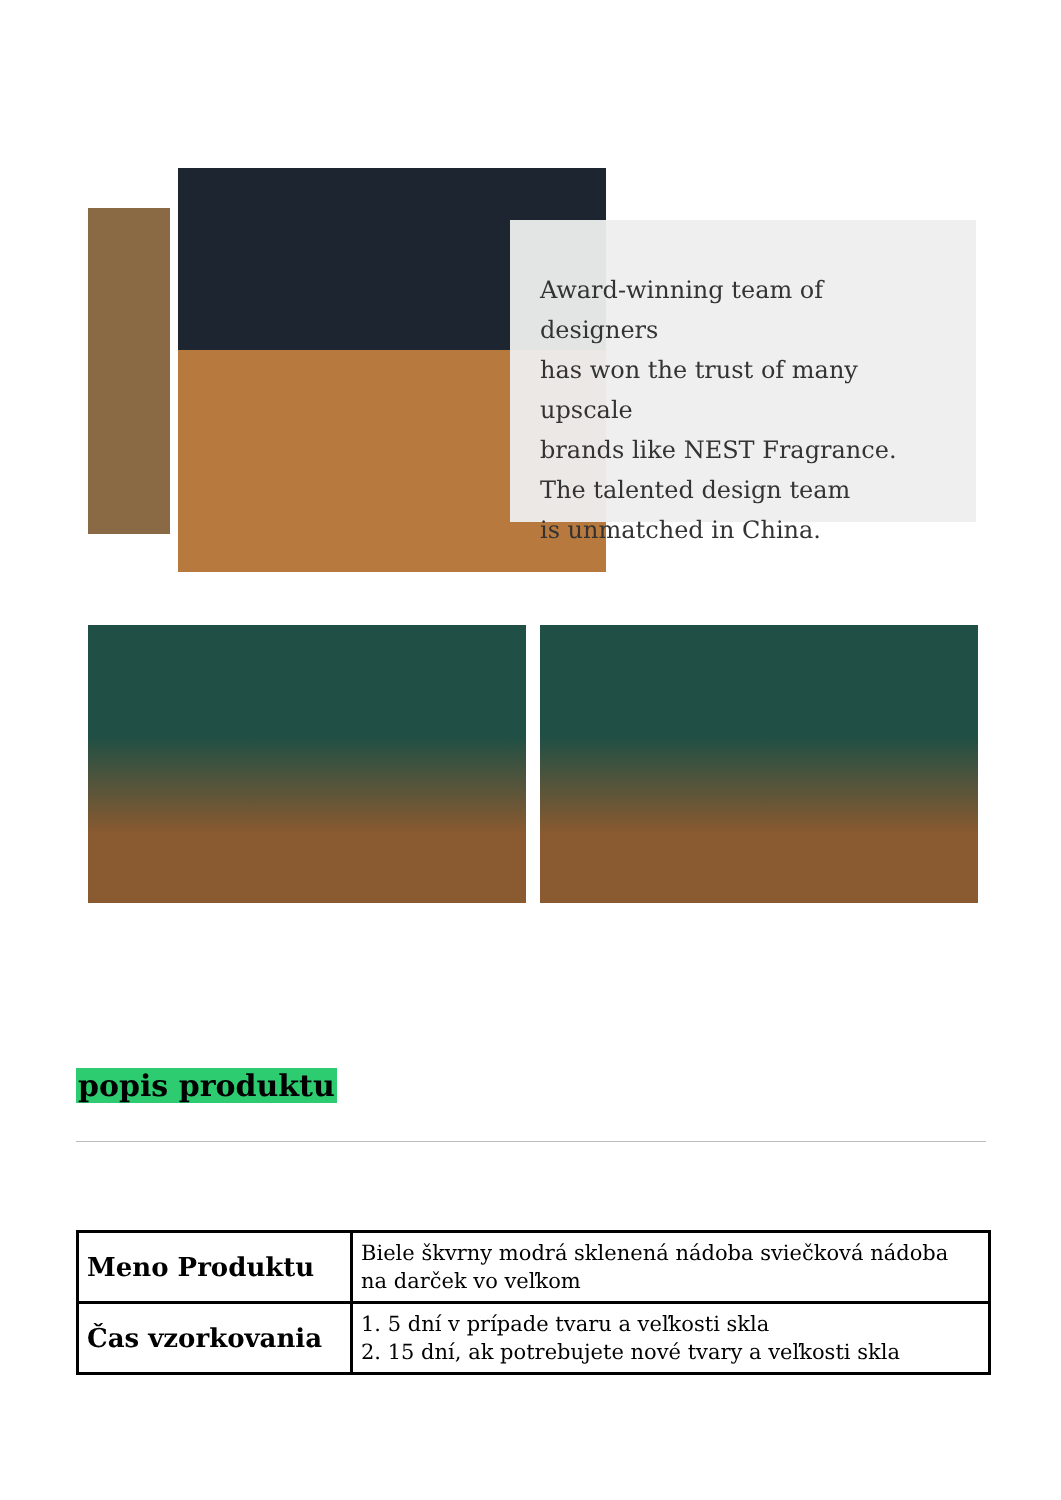Award-winning team of designers
has won the trust of many upscale
brands like NEST Fragrance.
The talented design team
is unmatched in China.
popis produktu
| Meno Produktu | Biele škvrny modrá sklenená nádoba sviečková nádoba na darček vo veľkom |
| Čas vzorkovania | 1. 5 dní v prípade tvaru a veľkosti skla 2. 15 dní, ak potrebujete nové tvary a veľkosti skla |